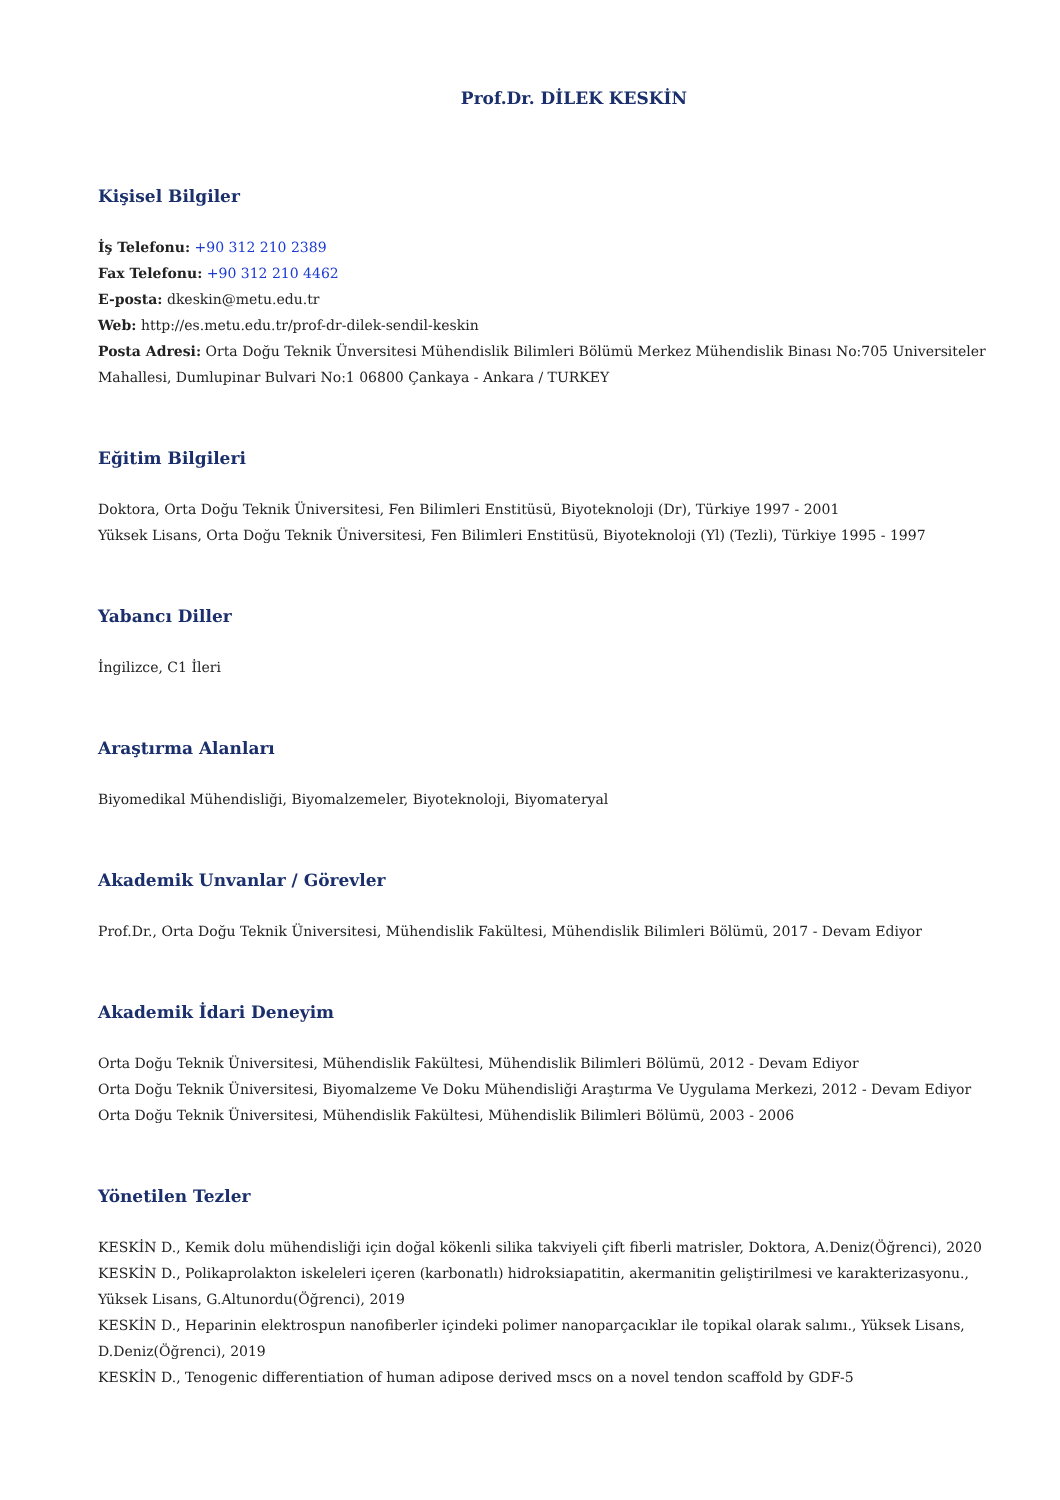Prof.Dr. DİLEK KESKİN
Kişisel Bilgiler
İş Telefonu: +90 312 210 2389
Fax Telefonu: +90 312 210 4462
E-posta: dkeskin@metu.edu.tr
Web: http://es.metu.edu.tr/prof-dr-dilek-sendil-keskin
Posta Adresi: Orta Doğu Teknik Ünversitesi Mühendislik Bilimleri Bölümü Merkez Mühendislik Binası No:705 Universiteler Mahallesi, Dumlupinar Bulvari No:1 06800 Çankaya - Ankara / TURKEY
Eğitim Bilgileri
Doktora, Orta Doğu Teknik Üniversitesi, Fen Bilimleri Enstitüsü, Biyoteknoloji (Dr), Türkiye 1997 - 2001
Yüksek Lisans, Orta Doğu Teknik Üniversitesi, Fen Bilimleri Enstitüsü, Biyoteknoloji (Yl) (Tezli), Türkiye 1995 - 1997
Yabancı Diller
İngilizce, C1 İleri
Araştırma Alanları
Biyomedikal Mühendisliği, Biyomalzemeler, Biyoteknoloji, Biyomateryal
Akademik Unvanlar / Görevler
Prof.Dr., Orta Doğu Teknik Üniversitesi, Mühendislik Fakültesi, Mühendislik Bilimleri Bölümü, 2017 - Devam Ediyor
Akademik İdari Deneyim
Orta Doğu Teknik Üniversitesi, Mühendislik Fakültesi, Mühendislik Bilimleri Bölümü, 2012 - Devam Ediyor
Orta Doğu Teknik Üniversitesi, Biyomalzeme Ve Doku Mühendisliği Araştırma Ve Uygulama Merkezi, 2012 - Devam Ediyor
Orta Doğu Teknik Üniversitesi, Mühendislik Fakültesi, Mühendislik Bilimleri Bölümü, 2003 - 2006
Yönetilen Tezler
KESKİN D., Kemik dolu mühendisliği için doğal kökenli silika takviyeli çift fiberli matrisler, Doktora, A.Deniz(Öğrenci), 2020
KESKİN D., Polikaprolakton iskeleleri içeren (karbonatlı) hidroksiapatitin, akermanitin geliştirilmesi ve karakterizasyonu., Yüksek Lisans, G.Altunordu(Öğrenci), 2019
KESKİN D., Heparinin elektrospun nanofiberler içindeki polimer nanoparçacıklar ile topikal olarak salımı., Yüksek Lisans, D.Deniz(Öğrenci), 2019
KESKİN D., Tenogenic differentiation of human adipose derived mscs on a novel tendon scaffold by GDF-5